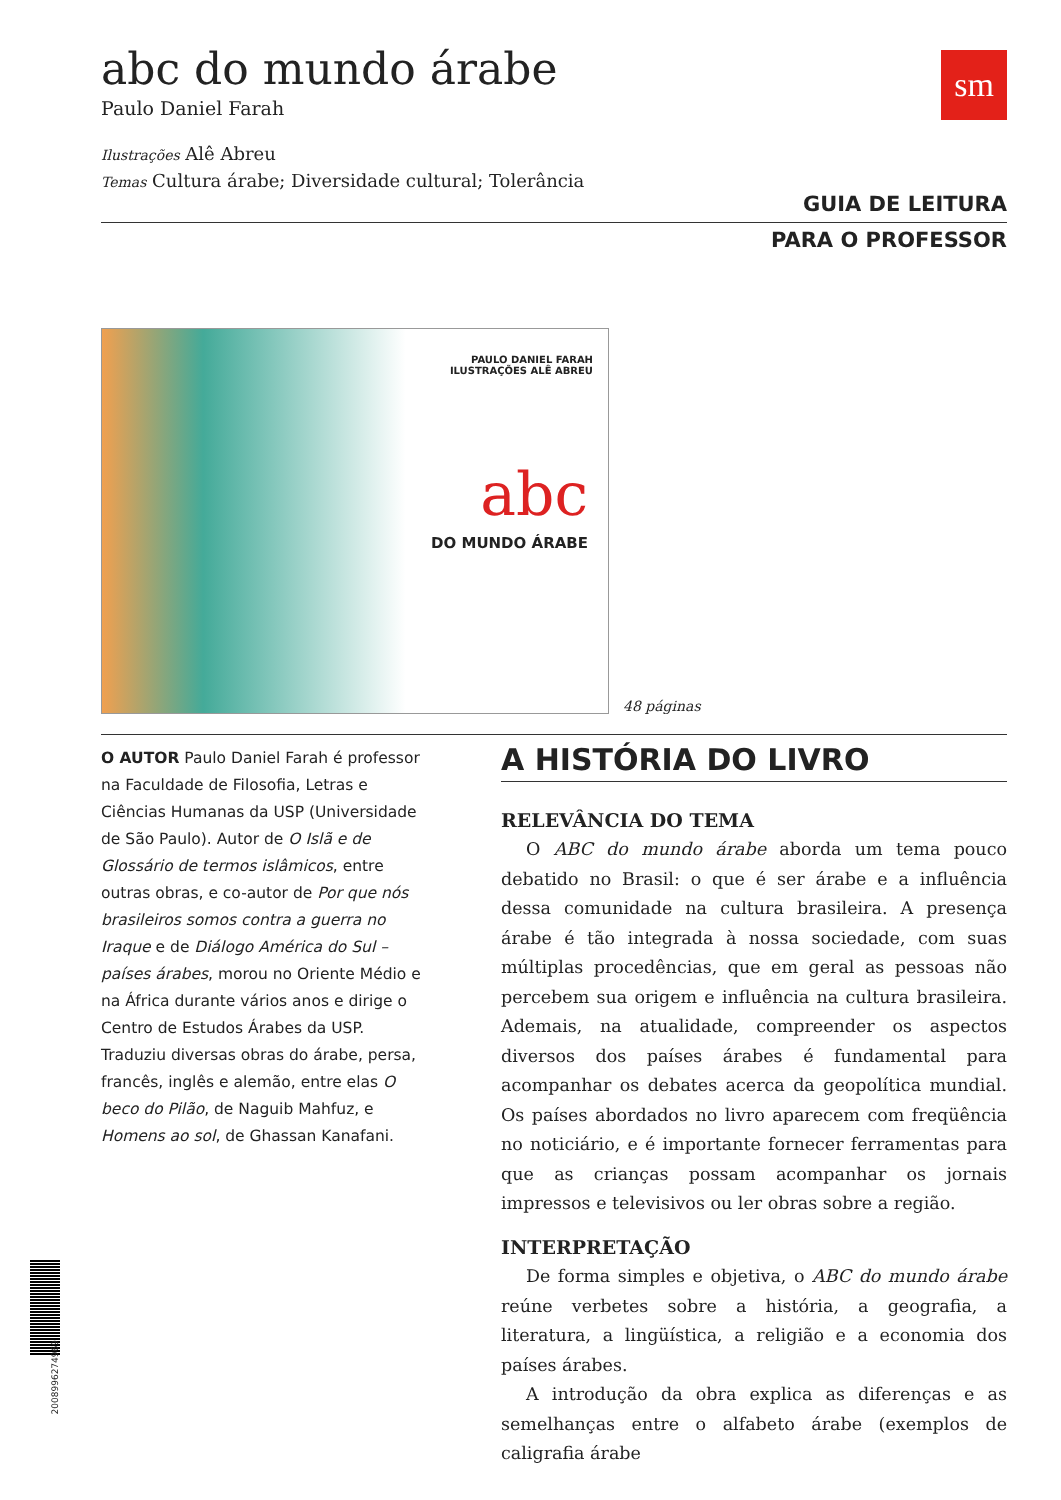sm
abc do mundo árabe
Paulo Daniel Farah
Ilustrações Alê Abreu
Temas Cultura árabe; Diversidade cultural; Tolerância
GUIA DE LEITURA
PARA O PROFESSOR
PAULO DANIEL FARAH
ILUSTRAÇÕES ALÊ ABREU
abc
DO MUNDO ÁRABE
48 páginas
O AUTOR Paulo Daniel Farah é professor na Faculdade de Filosofia, Letras e Ciências Humanas da USP (Universidade de São Paulo). Autor de O Islã e de Glossário de termos islâmicos, entre outras obras, e co-autor de Por que nós brasileiros somos contra a guerra no Iraque e de Diálogo América do Sul – países árabes, morou no Oriente Médio e na África durante vários anos e dirige o Centro de Estudos Árabes da USP. Traduziu diversas obras do árabe, persa, francês, inglês e alemão, entre elas O beco do Pilão, de Naguib Mahfuz, e Homens ao sol, de Ghassan Kanafani.
A HISTÓRIA DO LIVRO
RELEVÂNCIA DO TEMA
O ABC do mundo árabe aborda um tema pouco debatido no Brasil: o que é ser árabe e a influência dessa comunidade na cultura brasileira. A presença árabe é tão integrada à nossa sociedade, com suas múltiplas procedências, que em geral as pessoas não percebem sua origem e influência na cultura brasileira. Ademais, na atualidade, compreender os aspectos diversos dos países árabes é fundamental para acompanhar os debates acerca da geopolítica mundial. Os países abordados no livro aparecem com freqüência no noticiário, e é importante fornecer ferramentas para que as crianças possam acompanhar os jornais impressos e televisivos ou ler obras sobre a região.
INTERPRETAÇÃO
De forma simples e objetiva, o ABC do mundo árabe reúne verbetes sobre a história, a geografia, a literatura, a lingüística, a religião e a economia dos países árabes.
A introdução da obra explica as diferenças e as semelhanças entre o alfabeto árabe (exemplos de caligrafia árabe
2008996274969